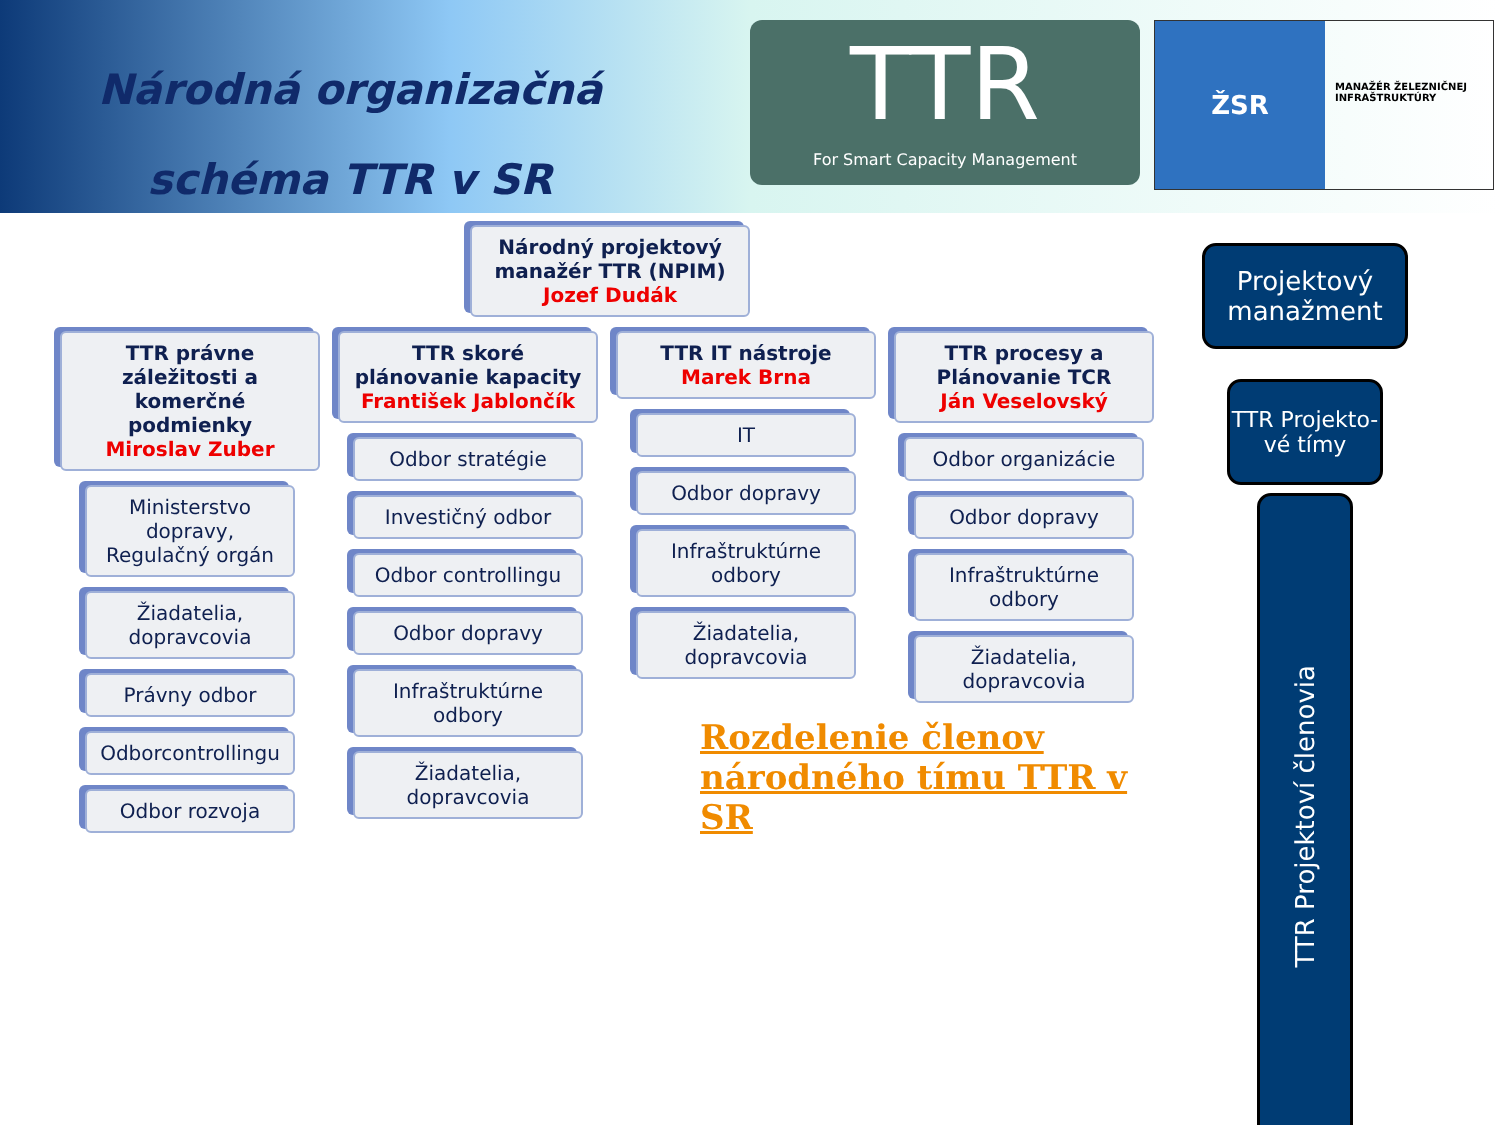Národná organizačná
schéma TTR v SR
TTR
For Smart Capacity Management
ŽSR
MANAŽÉR ŽELEZNIČNEJ INFRAŠTRUKTÚRY
Národný projektový manažér TTR (NPIM)
Jozef Dudák
TTR právne záležitosti a komerčné podmienky
Miroslav Zuber
Ministerstvo dopravy, Regulačný orgán
Žiadatelia, dopravcovia
Právny odbor
Odborcontrollingu
Odbor rozvoja
TTR skoré plánovanie kapacity
František Jablončík
Odbor stratégie
Investičný odbor
Odbor controllingu
Odbor dopravy
Infraštruktúrne odbory
Žiadatelia, dopravcovia
TTR IT nástroje
Marek Brna
IT
Odbor dopravy
Infraštruktúrne odbory
Žiadatelia, dopravcovia
TTR procesy a Plánovanie TCR
Ján Veselovský
Odbor organizácie
Odbor dopravy
Infraštruktúrne odbory
Žiadatelia, dopravcovia
Rozdelenie členov
národného tímu TTR v SR
Projektový manažment
TTR Projekto-vé tímy
TTR Projektoví členovia